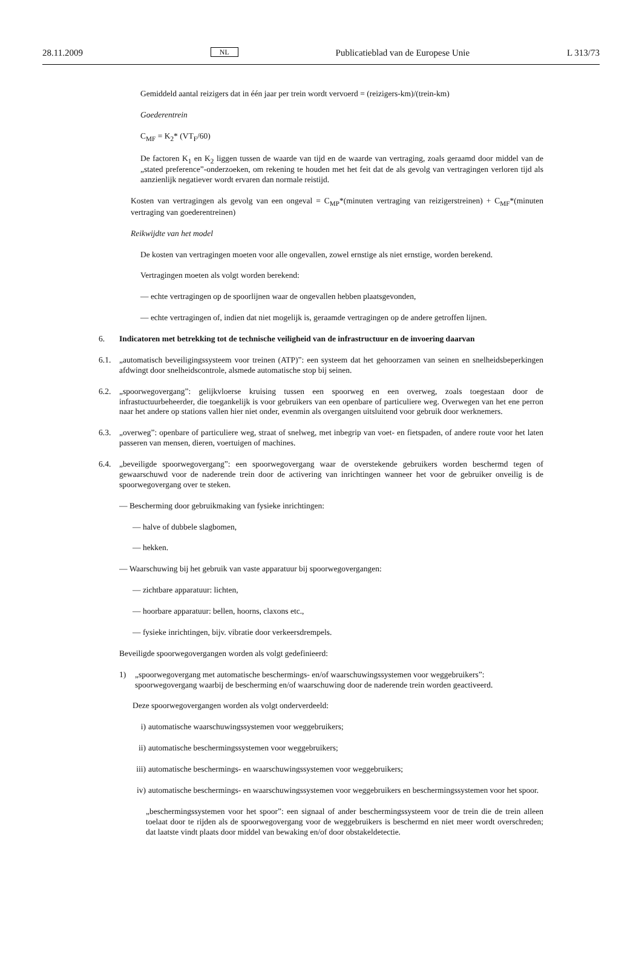28.11.2009 NL Publicatieblad van de Europese Unie L 313/73
Gemiddeld aantal reizigers dat in één jaar per trein wordt vervoerd = (reizigers-km)/(trein-km)
Goederentrein
C<sub>MF</sub> = K<sub>2</sub>* (VT<sub>F</sub>/60)
De factoren K<sub>1</sub> en K<sub>2</sub> liggen tussen de waarde van tijd en de waarde van vertraging, zoals geraamd door middel van de „stated preference”-onderzoeken, om rekening te houden met het feit dat de als gevolg van vertragingen verloren tijd als aanzienlijk negatiever wordt ervaren dan normale reistijd.
Kosten van vertragingen als gevolg van een ongeval = C<sub>MP</sub>*(minuten vertraging van reizigerstreinen) + C<sub>MF</sub>*(minuten vertraging van goederentreinen)
Reikwijdte van het model
De kosten van vertragingen moeten voor alle ongevallen, zowel ernstige als niet ernstige, worden berekend.
Vertragingen moeten als volgt worden berekend:
— echte vertragingen op de spoorlijnen waar de ongevallen hebben plaatsgevonden,
— echte vertragingen of, indien dat niet mogelijk is, geraamde vertragingen op de andere getroffen lijnen.
6. Indicatoren met betrekking tot de technische veiligheid van de infrastructuur en de invoering daarvan
6.1. „automatisch beveiligingssysteem voor treinen (ATP)”: een systeem dat het gehoorzamen van seinen en snelheidsbeperkingen afdwingt door snelheidscontrole, alsmede automatische stop bij seinen.
6.2. „spoorwegovergang”: gelijkvloerse kruising tussen een spoorweg en een overweg, zoals toegestaan door de infrastuctuurbeheerder, die toegankelijk is voor gebruikers van een openbare of particuliere weg. Overwegen van het ene perron naar het andere op stations vallen hier niet onder, evenmin als overgangen uitsluitend voor gebruik door werknemers.
6.3. „overweg”: openbare of particuliere weg, straat of snelweg, met inbegrip van voet- en fietspaden, of andere route voor het laten passeren van mensen, dieren, voertuigen of machines.
6.4. „beveiligde spoorwegovergang”: een spoorwegovergang waar de overstekende gebruikers worden beschermd tegen of gewaarschuwd voor de naderende trein door de activering van inrichtingen wanneer het voor de gebruiker onveilig is de spoorwegovergang over te steken.
— Bescherming door gebruikmaking van fysieke inrichtingen:
— halve of dubbele slagbomen,
— hekken.
— Waarschuwing bij het gebruik van vaste apparatuur bij spoorwegovergangen:
— zichtbare apparatuur: lichten,
— hoorbare apparatuur: bellen, hoorns, claxons etc.,
— fysieke inrichtingen, bijv. vibratie door verkeersdrempels.
Beveiligde spoorwegovergangen worden als volgt gedefinieerd:
1) „spoorwegovergang met automatische beschermings- en/of waarschuwingssystemen voor weggebruikers”: spoorwegovergang waarbij de bescherming en/of waarschuwing door de naderende trein worden geactiveerd.
Deze spoorwegovergangen worden als volgt onderverdeeld:
i) automatische waarschuwingssystemen voor weggebruikers;
ii) automatische beschermingssystemen voor weggebruikers;
iii) automatische beschermings- en waarschuwingssystemen voor weggebruikers;
iv) automatische beschermings- en waarschuwingssystemen voor weggebruikers en beschermingssystemen voor het spoor.
„beschermingssystemen voor het spoor”: een signaal of ander beschermingssysteem voor de trein die de trein alleen toelaat door te rijden als de spoorwegovergang voor de weggebruikers is beschermd en niet meer wordt overschreden; dat laatste vindt plaats door middel van bewaking en/of door obstakeldetectie.